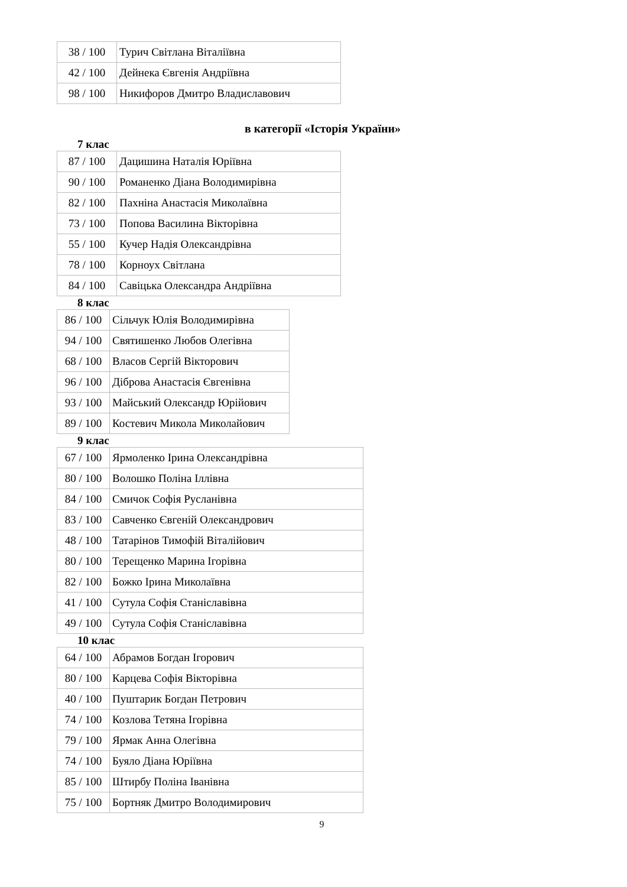| 38 / 100 | Турич Світлана Віталіївна |
| 42 / 100 | Дейнека Євгенія Андріївна |
| 98 / 100 | Никифоров Дмитро Владиславович |
в категорії «Історія України»
7 клас
| 87 / 100 | Дацишина Наталія Юріївна |
| 90 / 100 | Романенко Діана Володимирівна |
| 82 / 100 | Пахніна Анастасія Миколаївна |
| 73 / 100 | Попова Василина Вікторівна |
| 55 / 100 | Кучер Надія Олександрівна |
| 78 / 100 | Корноух Світлана |
| 84 / 100 | Савіцька Олександра Андріївна |
8 клас
| 86 / 100 | Сільчук Юлія Володимирівна |
| 94 / 100 | Святишенко Любов Олегівна |
| 68 / 100 | Власов Сергій Вікторович |
| 96 / 100 | Діброва Анастасія Євгенівна |
| 93 / 100 | Майський Олександр Юрійович |
| 89 / 100 | Костевич Микола Миколайович |
9 клас
| 67 / 100 | Ярмоленко Ірина Олександрівна |
| 80 / 100 | Волошко Поліна Іллівна |
| 84 / 100 | Смичок Софія Русланівна |
| 83 / 100 | Савченко Євгеній Олександрович |
| 48 / 100 | Татарінов Тимофій Віталійович |
| 80 / 100 | Терещенко Марина Ігорівна |
| 82 / 100 | Божко Ірина Миколаївна |
| 41 / 100 | Сутула Софія Станіславівна |
| 49 / 100 | Сутула Софія Станіславівна |
10 клас
| 64 / 100 | Абрамов Богдан Ігорович |
| 80 / 100 | Карцева Софія Вікторівна |
| 40 / 100 | Пуштарик Богдан Петрович |
| 74 / 100 | Козлова Тетяна Ігорівна |
| 79 / 100 | Ярмак Анна Олегівна |
| 74 / 100 | Буяло Діана Юріївна |
| 85 / 100 | Штирбу Поліна Іванівна |
| 75 / 100 | Бортняк Дмитро Володимирович |
9